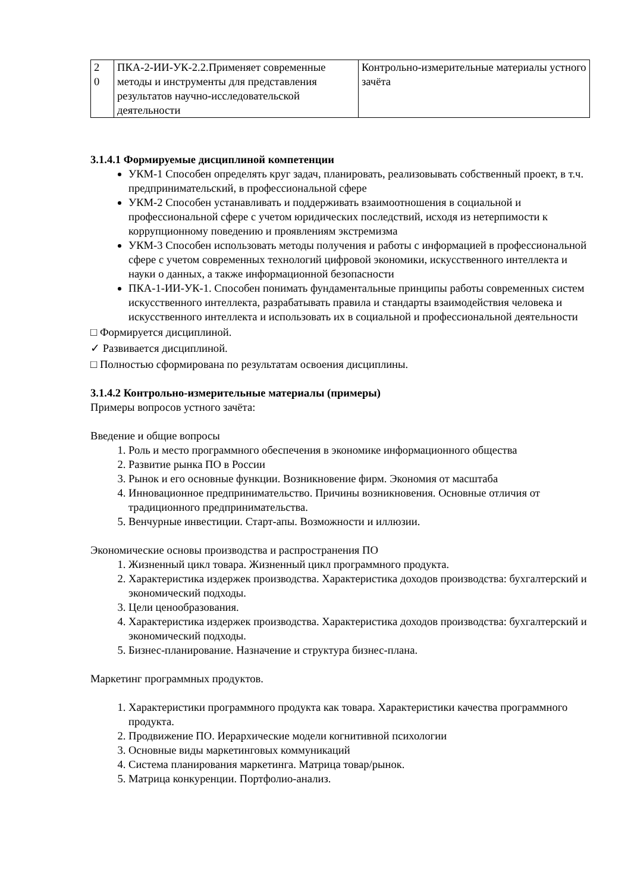| 2 0 | ПКА-2-ИИ-УК-2.2.Применяет современные методы и инструменты для представления результатов научно-исследовательской деятельности | Контрольно-измерительные материалы устного зачёта |
3.1.4.1 Формируемые дисциплиной компетенции
УКМ-1 Способен определять круг задач, планировать, реализовывать собственный проект, в т.ч. предпринимательский, в профессиональной сфере
УКМ-2 Способен устанавливать и поддерживать взаимоотношения в социальной и профессиональной сфере с учетом юридических последствий, исходя из нетерпимости к коррупционному поведению и проявлениям экстремизма
УКМ-3 Способен использовать методы получения и работы с информацией в профессиональной сфере с учетом современных технологий цифровой экономики, искусственного интеллекта и науки о данных, а также информационной безопасности
ПКА-1-ИИ-УК-1. Способен понимать фундаментальные принципы работы современных систем искусственного интеллекта, разрабатывать правила и стандарты взаимодействия человека и искусственного интеллекта и использовать их в социальной и профессиональной деятельности
□ Формируется дисциплиной.
✓ Развивается дисциплиной.
□ Полностью сформирована по результатам освоения дисциплины.
3.1.4.2 Контрольно-измерительные материалы (примеры)
Примеры вопросов устного зачёта:
Введение и общие вопросы
1. Роль и место программного обеспечения в экономике информационного общества
2. Развитие рынка ПО в России
3. Рынок и его основные функции. Возникновение фирм. Экономия от масштаба
4. Инновационное предпринимательство. Причины возникновения. Основные отличия от традиционного предпринимательства.
5. Венчурные инвестиции. Старт-апы. Возможности и иллюзии.
Экономические основы производства и распространения ПО
1. Жизненный цикл товара. Жизненный цикл программного продукта.
2. Характеристика издержек производства. Характеристика доходов производства: бухгалтерский и экономический подходы.
3. Цели ценообразования.
4. Характеристика издержек производства. Характеристика доходов производства: бухгалтерский и экономический подходы.
5. Бизнес-планирование. Назначение и структура бизнес-плана.
Маркетинг программных продуктов.
1. Характеристики программного продукта как товара. Характеристики качества программного продукта.
2. Продвижение ПО. Иерархические модели когнитивной психологии
3. Основные виды маркетинговых коммуникаций
4. Система планирования маркетинга. Матрица товар/рынок.
5. Матрица конкуренции. Портфолио-анализ.